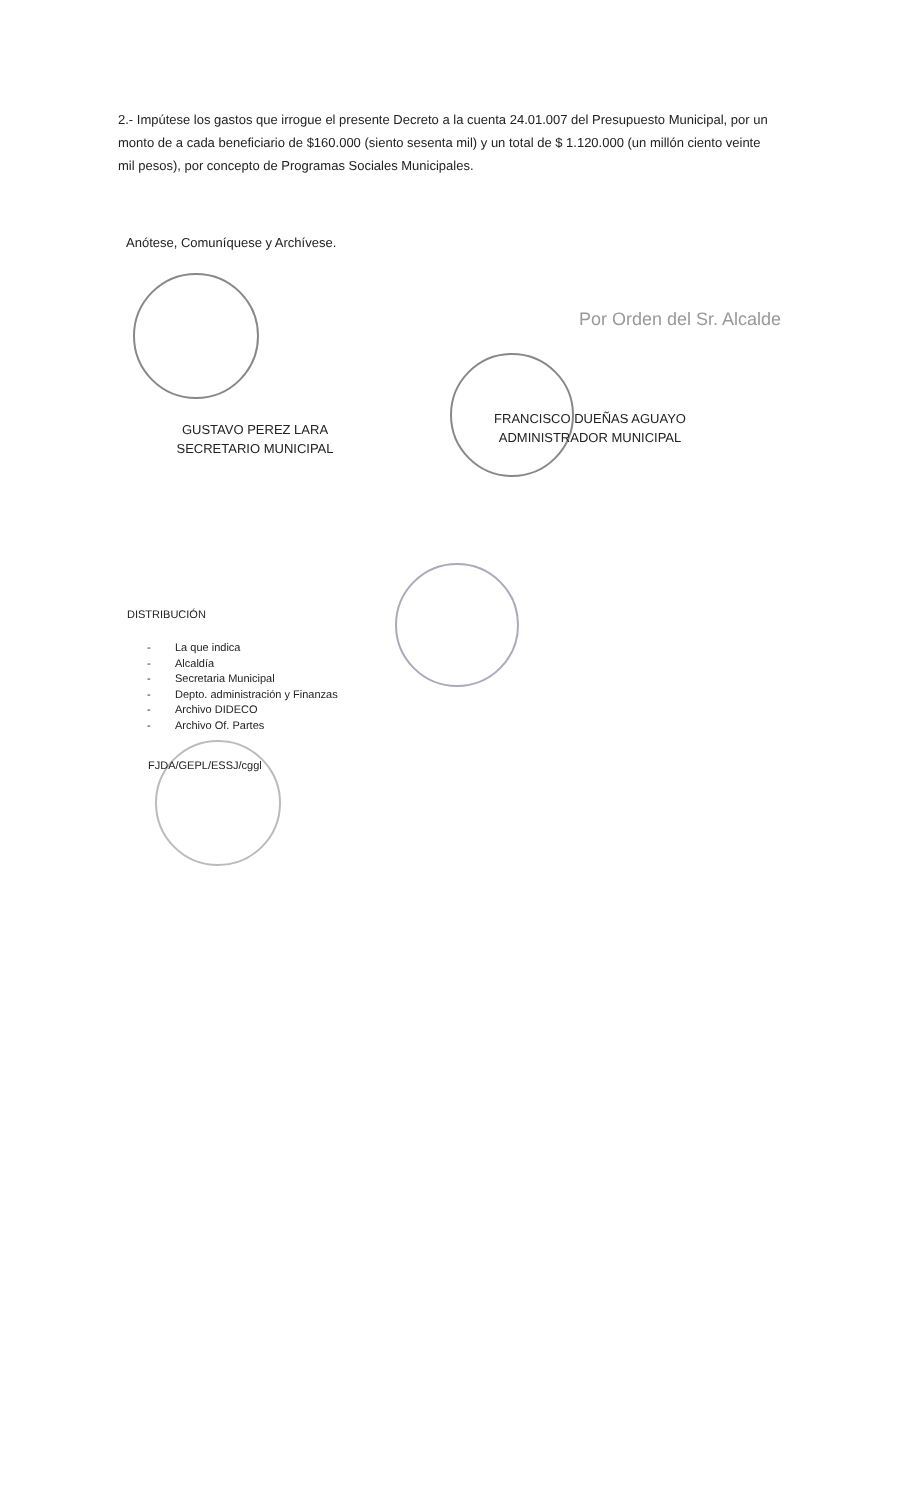2.- Impútese los gastos que irrogue el presente Decreto a la cuenta 24.01.007 del Presupuesto Municipal, por un monto de a cada beneficiario de $160.000 (siento sesenta mil) y un total de $ 1.120.000 (un millón ciento veinte mil pesos), por concepto de Programas Sociales Municipales.
Anótese, Comuníquese y Archívese.
GUSTAVO PEREZ LARA
SECRETARIO MUNICIPAL
Por Orden del Sr. Alcalde
FRANCISCO DUEÑAS AGUAYO
ADMINISTRADOR MUNICIPAL
DISTRIBUCIÓN
- La que indica
- Alcaldía
- Secretaria Municipal
- Depto. administración y Finanzas
- Archivo DIDECO
- Archivo Of. Partes
FJDA/GEPL/ESSJ/cggl